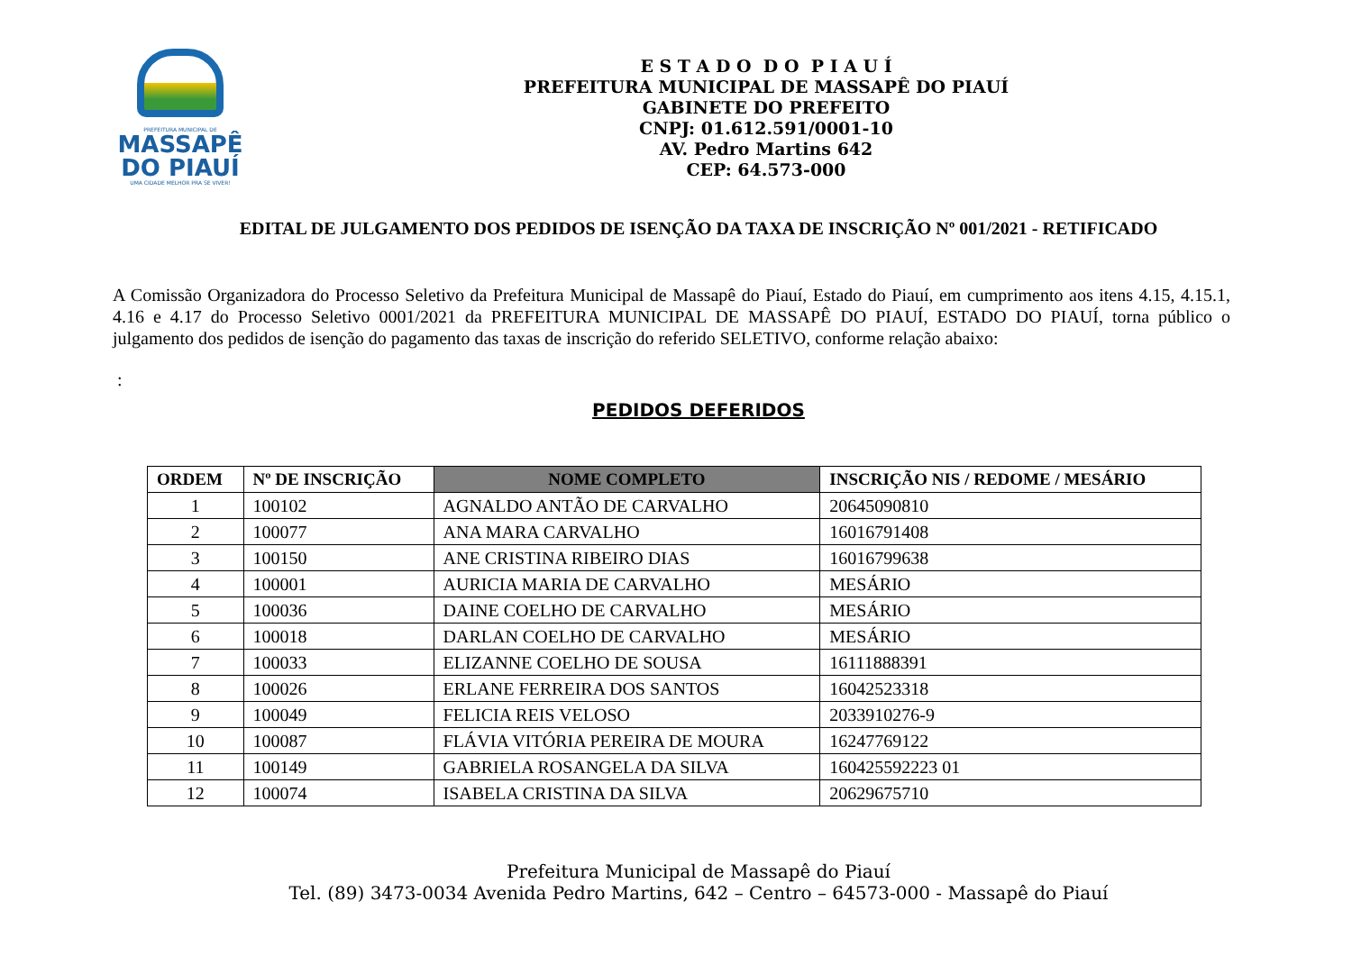PREFEITURA MUNICIPAL DE
MASSAPÊ
DO PIAUÍ
UMA CIDADE MELHOR PRA SE VIVER!
E S T A D O D O P I A U Í
PREFEITURA MUNICIPAL DE MASSAPÊ DO PIAUÍ
GABINETE DO PREFEITO
CNPJ: 01.612.591/0001-10
AV. Pedro Martins 642
CEP: 64.573-000
EDITAL DE JULGAMENTO DOS PEDIDOS DE ISENÇÃO DA TAXA DE INSCRIÇÃO Nº 001/2021 - RETIFICADO
A Comissão Organizadora do Processo Seletivo da Prefeitura Municipal de Massapê do Piauí, Estado do Piauí, em cumprimento aos itens 4.15, 4.15.1, 4.16 e 4.17 do Processo Seletivo 0001/2021 da PREFEITURA MUNICIPAL DE MASSAPÊ DO PIAUÍ, ESTADO DO PIAUÍ, torna público o julgamento dos pedidos de isenção do pagamento das taxas de inscrição do referido SELETIVO, conforme relação abaixo:
:
PEDIDOS DEFERIDOS
| ORDEM | Nº DE INSCRIÇÃO | NOME COMPLETO | INSCRIÇÃO NIS / REDOME / MESÁRIO |
| --- | --- | --- | --- |
| 1 | 100102 | AGNALDO ANTÃO DE CARVALHO | 20645090810 |
| 2 | 100077 | ANA MARA CARVALHO | 16016791408 |
| 3 | 100150 | ANE CRISTINA RIBEIRO DIAS | 16016799638 |
| 4 | 100001 | AURICIA MARIA DE CARVALHO | MESÁRIO |
| 5 | 100036 | DAINE COELHO DE CARVALHO | MESÁRIO |
| 6 | 100018 | DARLAN COELHO DE CARVALHO | MESÁRIO |
| 7 | 100033 | ELIZANNE COELHO DE SOUSA | 16111888391 |
| 8 | 100026 | ERLANE FERREIRA DOS SANTOS | 16042523318 |
| 9 | 100049 | FELICIA REIS VELOSO | 2033910276-9 |
| 10 | 100087 | FLÁVIA VITÓRIA PEREIRA DE MOURA | 16247769122 |
| 11 | 100149 | GABRIELA ROSANGELA DA SILVA | 160425592223 01 |
| 12 | 100074 | ISABELA CRISTINA DA SILVA | 20629675710 |
Prefeitura Municipal de Massapê do Piauí
Tel. (89) 3473-0034 Avenida Pedro Martins, 642 – Centro – 64573-000 - Massapê do Piauí